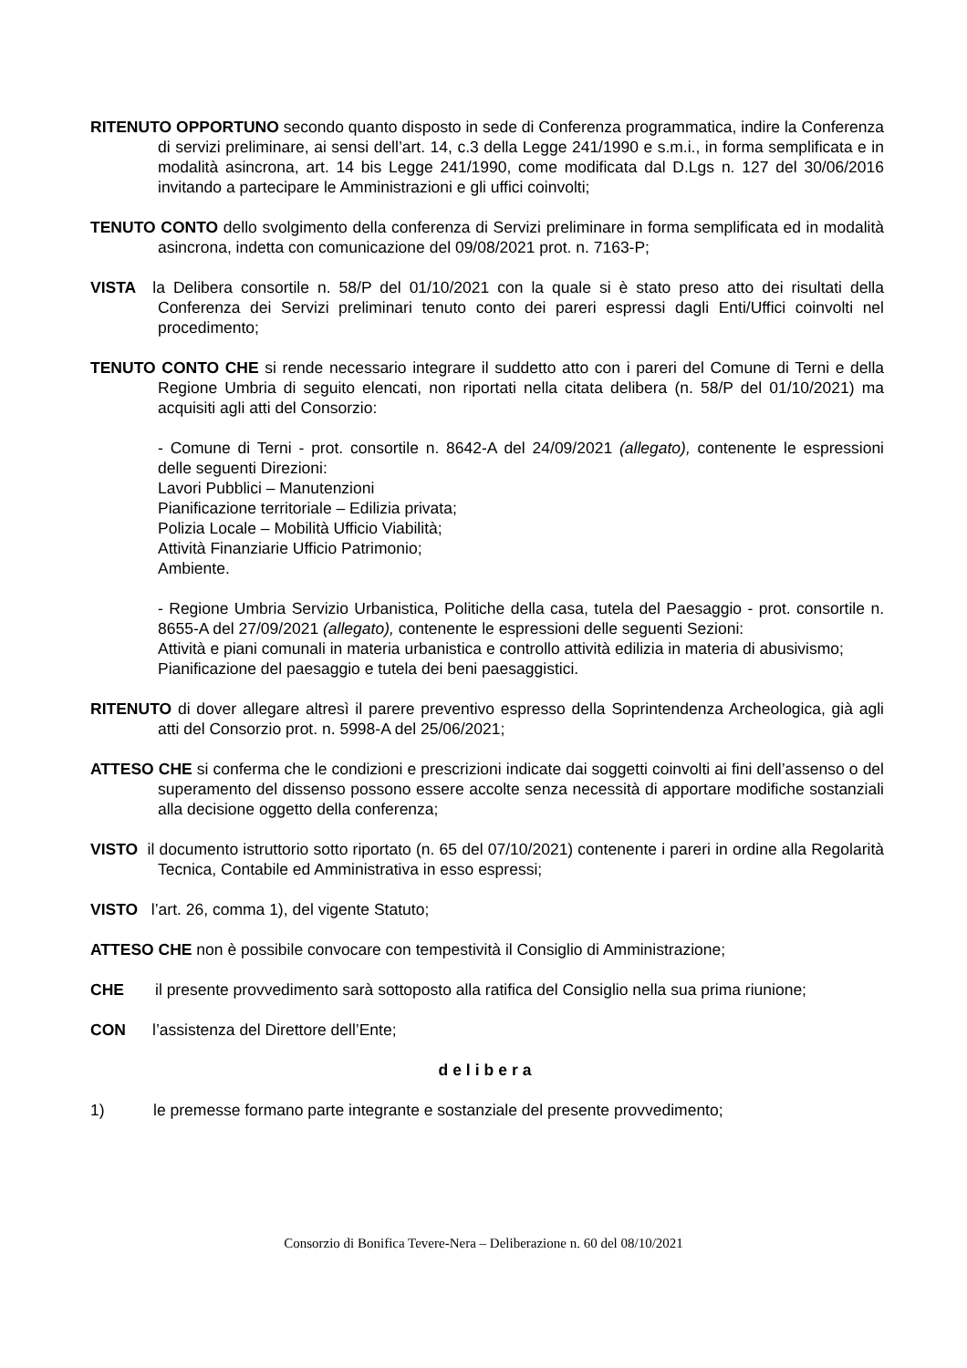RITENUTO OPPORTUNO secondo quanto disposto in sede di Conferenza programmatica, indire la Conferenza di servizi preliminare, ai sensi dell’art. 14, c.3 della Legge 241/1990 e s.m.i., in forma semplificata e in modalità asincrona, art. 14 bis Legge 241/1990, come modificata dal D.Lgs n. 127 del 30/06/2016 invitando a partecipare le Amministrazioni e gli uffici coinvolti;
TENUTO CONTO dello svolgimento della conferenza di Servizi preliminare in forma semplificata ed in modalità asincrona, indetta con comunicazione del 09/08/2021 prot. n. 7163-P;
VISTA la Delibera consortile n. 58/P del 01/10/2021 con la quale si è stato preso atto dei risultati della Conferenza dei Servizi preliminari tenuto conto dei pareri espressi dagli Enti/Uffici coinvolti nel procedimento;
TENUTO CONTO CHE si rende necessario integrare il suddetto atto con i pareri del Comune di Terni e della Regione Umbria di seguito elencati, non riportati nella citata delibera (n. 58/P del 01/10/2021) ma acquisiti agli atti del Consorzio:
- Comune di Terni - prot. consortile n. 8642-A del 24/09/2021 (allegato), contenente le espressioni delle seguenti Direzioni:
Lavori Pubblici – Manutenzioni
Pianificazione territoriale – Edilizia privata;
Polizia Locale – Mobilità Ufficio Viabilità;
Attività Finanziarie Ufficio Patrimonio;
Ambiente.
- Regione Umbria Servizio Urbanistica, Politiche della casa, tutela del Paesaggio - prot. consortile n. 8655-A del 27/09/2021 (allegato), contenente le espressioni delle seguenti Sezioni:
Attività e piani comunali in materia urbanistica e controllo attività edilizia in materia di abusivismo;
Pianificazione del paesaggio e tutela dei beni paesaggistici.
RITENUTO di dover allegare altresì il parere preventivo espresso della Soprintendenza Archeologica, già agli atti del Consorzio prot. n. 5998-A del 25/06/2021;
ATTESO CHE si conferma che le condizioni e prescrizioni indicate dai soggetti coinvolti ai fini dell’assenso o del superamento del dissenso possono essere accolte senza necessità di apportare modifiche sostanziali alla decisione oggetto della conferenza;
VISTO il documento istruttorio sotto riportato (n. 65 del 07/10/2021) contenente i pareri in ordine alla Regolarità Tecnica, Contabile ed Amministrativa in esso espressi;
VISTO l’art. 26, comma 1), del vigente Statuto;
ATTESO CHE non è possibile convocare con tempestività il Consiglio di Amministrazione;
CHE il presente provvedimento sarà sottoposto alla ratifica del Consiglio nella sua prima riunione;
CON l’assistenza del Direttore dell’Ente;
delibera
1) le premesse formano parte integrante e sostanziale del presente provvedimento;
Consorzio di Bonifica Tevere-Nera – Deliberazione n. 60 del 08/10/2021